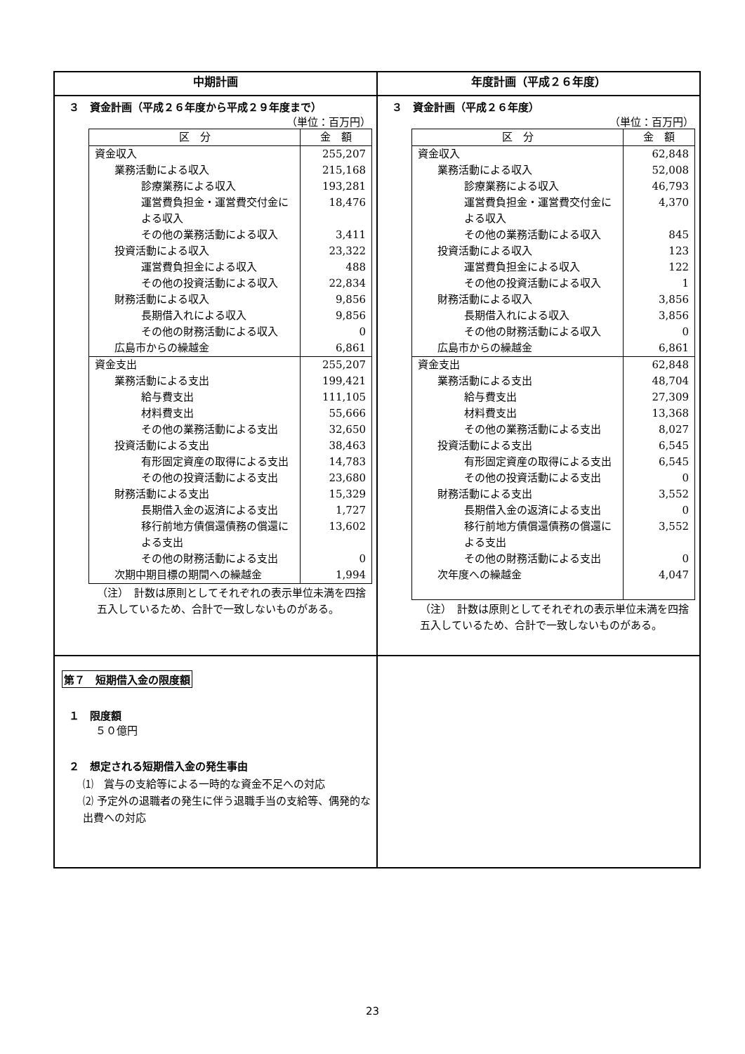| 中期計画 | 年度計画（平成２６年度） |
| --- | --- |
| ３ 資金計画（平成２６年度から平成２９年度まで） （単位：百万円） / 区 分 / 金 額 / / --- / --- / / 資金収入 / 255,207 / / 業務活動による収入 / 215,168 / / 診療業務による収入 / 193,281 / / 運営費負担金・運営費交付金による収入 / 18,476 / / その他の業務活動による収入 / 3,411 / / 投資活動による収入 / 23,322 / / 運営費負担金による収入 / 488 / / その他の投資活動による収入 / 22,834 / / 財務活動による収入 / 9,856 / / 長期借入れによる収入 / 9,856 / / その他の財務活動による収入 / 0 / / 広島市からの繰越金 / 6,861 / / 資金支出 / 255,207 / / 業務活動による支出 / 199,421 / / 給与費支出 / 111,105 / / 材料費支出 / 55,666 / / その他の業務活動による支出 / 32,650 / / 投資活動による支出 / 38,463 / / 有形固定資産の取得による支出 / 14,783 / / その他の投資活動による支出 / 23,680 / / 財務活動による支出 / 15,329 / / 長期借入金の返済による支出 / 1,727 / / 移行前地方債償還債務の償還による支出 / 13,602 / / その他の財務活動による支出 / 0 / / 次期中期目標の期間への繰越金 / 1,994 / （注） 計数は原則としてそれぞれの表示単位未満を四捨五入しているため、合計で一致しないものがある。 | ３ 資金計画（平成２６年度） （単位：百万円） / 区 分 / 金 額 / / --- / --- / / 資金収入 / 62,848 / / 業務活動による収入 / 52,008 / / 診療業務による収入 / 46,793 / / 運営費負担金・運営費交付金による収入 / 4,370 / / その他の業務活動による収入 / 845 / / 投資活動による収入 / 123 / / 運営費負担金による収入 / 122 / / その他の投資活動による収入 / 1 / / 財務活動による収入 / 3,856 / / 長期借入れによる収入 / 3,856 / / その他の財務活動による収入 / 0 / / 広島市からの繰越金 / 6,861 / / 資金支出 / 62,848 / / 業務活動による支出 / 48,704 / / 給与費支出 / 27,309 / / 材料費支出 / 13,368 / / その他の業務活動による支出 / 8,027 / / 投資活動による支出 / 6,545 / / 有形固定資産の取得による支出 / 6,545 / / その他の投資活動による支出 / 0 / / 財務活動による支出 / 3,552 / / 長期借入金の返済による支出 / 0 / / 移行前地方債償還債務の償還による支出 / 3,552 / / その他の財務活動による支出 / 0 / / 次年度への繰越金 / 4,047 / （注） 計数は原則としてそれぞれの表示単位未満を四捨五入しているため、合計で一致しないものがある。 |
| 第７ 短期借入金の限度額 １ 限度額 ５０億円 ２ 想定される短期借入金の発生事由 ⑴ 賞与の支給等による一時的な資金不足への対応 ⑵ 予定外の退職者の発生に伴う退職手当の支給等、偶発的な出費への対応 | |
23